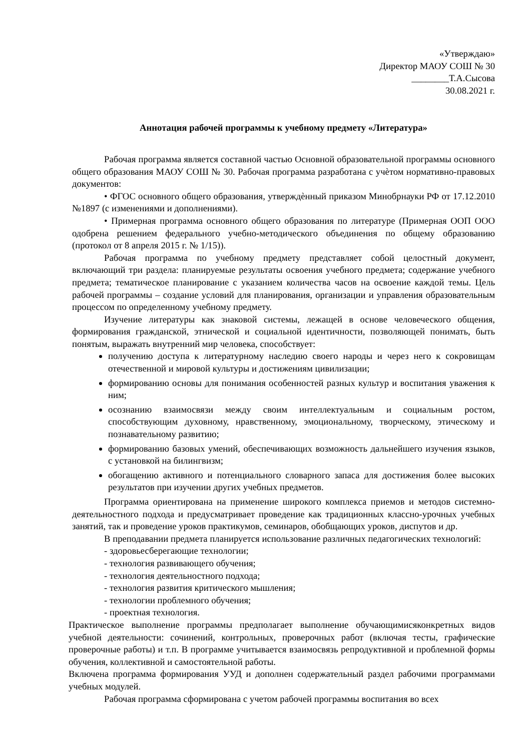«Утверждаю»
Директор МАОУ СОШ № 30
________Т.А.Сысова
30.08.2021 г.
Аннотация рабочей программы к учебному предмету «Литература»
Рабочая программа является составной частью Основной образовательной программы основного общего образования МАОУ СОШ № 30. Рабочая программа разработана с учѐтом нормативно-правовых документов:
• ФГОС основного общего образования, утверждѐнный приказом Минобрнауки РФ от 17.12.2010 №1897 (с изменениями и дополнениями).
• Примерная программа основного общего образования по литературе (Примерная ООП ООО одобрена решением федерального учебно-методического объединения по общему образованию (протокол от 8 апреля 2015 г. № 1/15)).
Рабочая программа по учебному предмету представляет собой целостный документ, включающий три раздела: планируемые результаты освоения учебного предмета; содержание учебного предмета; тематическое планирование с указанием количества часов на освоение каждой темы. Цель рабочей программы – создание условий для планирования, организации и управления образовательным процессом по определенному учебному предмету.
Изучение литературы как знаковой системы, лежащей в основе человеческого общения, формирования гражданской, этнической и социальной идентичности, позволяющей понимать, быть понятым, выражать внутренний мир человека, способствует:
получению доступа к литературному наследию своего народы и через него к сокровищам отечественной и мировой культуры и достижениям цивилизации;
формированию основы для понимания особенностей разных культур и воспитания уважения к ним;
осознанию взаимосвязи между своим интеллектуальным и социальным ростом, способствующим духовному, нравственному, эмоциональному, творческому, этическому и познавательному развитию;
формированию базовых умений, обеспечивающих возможность дальнейшего изучения языков, с установкой на билингвизм;
обогащению активного и потенциального словарного запаса для достижения более высоких результатов при изучении других учебных предметов.
Программа ориентирована на применение широкого комплекса приемов и методов системно-деятельностного подхода и предусматривает проведение как традиционных классно-урочных учебных занятий, так и проведение уроков практикумов, семинаров, обобщающих уроков, диспутов и др.
В преподавании предмета планируется использование различных педагогических технологий:
- здоровьесберегающие технологии;
- технология развивающего обучения;
- технология деятельностного подхода;
- технология развития критического мышления;
- технологии проблемного обучения;
- проектная технология.
Практическое выполнение программы предполагает выполнение обучающимисяконкретных видов учебной деятельности: сочинений, контрольных, проверочных работ (включая тесты, графические проверочные работы) и т.п. В программе учитывается взаимосвязь репродуктивной и проблемной формы обучения, коллективной и самостоятельной работы.
Включена программа формирования УУД и дополнен содержательный раздел рабочими программами учебных модулей.
Рабочая программа сформирована с учетом рабочей программы воспитания во всех